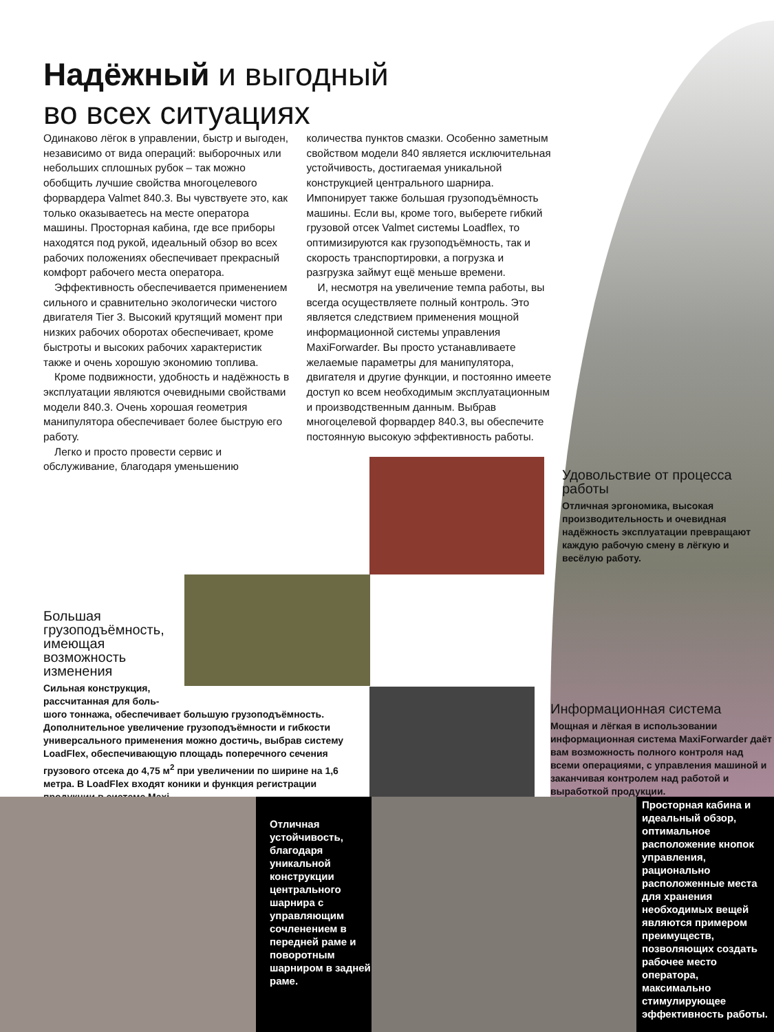Надёжный и выгодный
во всех ситуациях
Одинаково лёгок в управлении, быстр и выгоден, независимо от вида операций: выборочных или небольших сплошных рубок – так можно обобщить лучшие свойства многоцелевого форвардера Valmet 840.3. Вы чувствуете это, как только оказываетесь на месте оператора машины. Просторная кабина, где все приборы находятся под рукой, идеальный обзор во всех рабочих положениях обеспечивает прекрасный комфорт рабочего места оператора.
Эффективность обеспечивается применением сильного и сравнительно экологически чистого двигателя Tier 3. Высокий крутящий момент при низких рабочих оборотах обеспечивает, кроме быстроты и высоких рабочих характеристик также и очень хорошую экономию топлива.
Кроме подвижности, удобность и надёжность в эксплуатации являются очевидными свойствами модели 840.3. Очень хорошая геометрия манипулятора обеспечивает более быструю его работу.
Легко и просто провести сервис и обслуживание, благодаря уменьшению количества пунктов смазки. Особенно заметным свойством модели 840 является исключительная устойчивость, достигаемая уникальной конструкцией центрального шарнира. Импонирует также большая грузоподъёмность машины. Если вы, кроме того, выберете гибкий грузовой отсек Valmet системы Loadflex, то оптимизируются как грузоподъёмность, так и скорость транспортировки, а погрузка и разгрузка займут ещё меньше времени.
И, несмотря на увеличение темпа работы, вы всегда осуществляете полный контроль. Это является следствием применения мощной информационной системы управления MaxiForwarder. Вы просто устанавливаете желаемые параметры для манипулятора, двигателя и другие функции, и постоянно имеете доступ ко всем необходимым эксплуатационным и производственным данным. Выбрав многоцелевой форвардер 840.3, вы обеспечите постоянную высокую эффективность работы.
Удовольствие от процесса работы
Отличная эргономика, высокая производительность и очевидная надёжность эксплуатации превращают каждую рабочую смену в лёгкую и весёлую работу.
Большая грузоподъёмность, имеющая возможность изменения
Сильная конструкция, рассчитанная для боль-
шого тоннажа, обеспечивает большую грузоподъёмность. Дополнительное увеличение грузоподъёмности и гибкости универсального применения можно достичь, выбрав систему LoadFlex, обеспечивающую площадь поперечного сечения грузового отсека до 4,75 м<sup>2</sup> при увеличении по ширине на 1,6 метра. В LoadFlex входят коники и функция регистрации продукции в системе Maxi.
Информационная система
Мощная и лёгкая в использовании информационная система MaxiForwarder даёт вам возможность полного контроля над всеми операциями, с управления машиной и заканчивая контролем над работой и выработкой продукции.
Отличная устойчивость, благодаря уникальной конструкции центрального шарнира с управляющим сочленением в передней раме и поворотным шарниром в задней раме.
Просторная кабина и идеальный обзор, оптимальное расположение кнопок управления, рационально расположенные места для хранения необходимых вещей являются примером преимуществ, позволяющих создать рабочее место оператора, максимально стимулирующее эффективность работы.